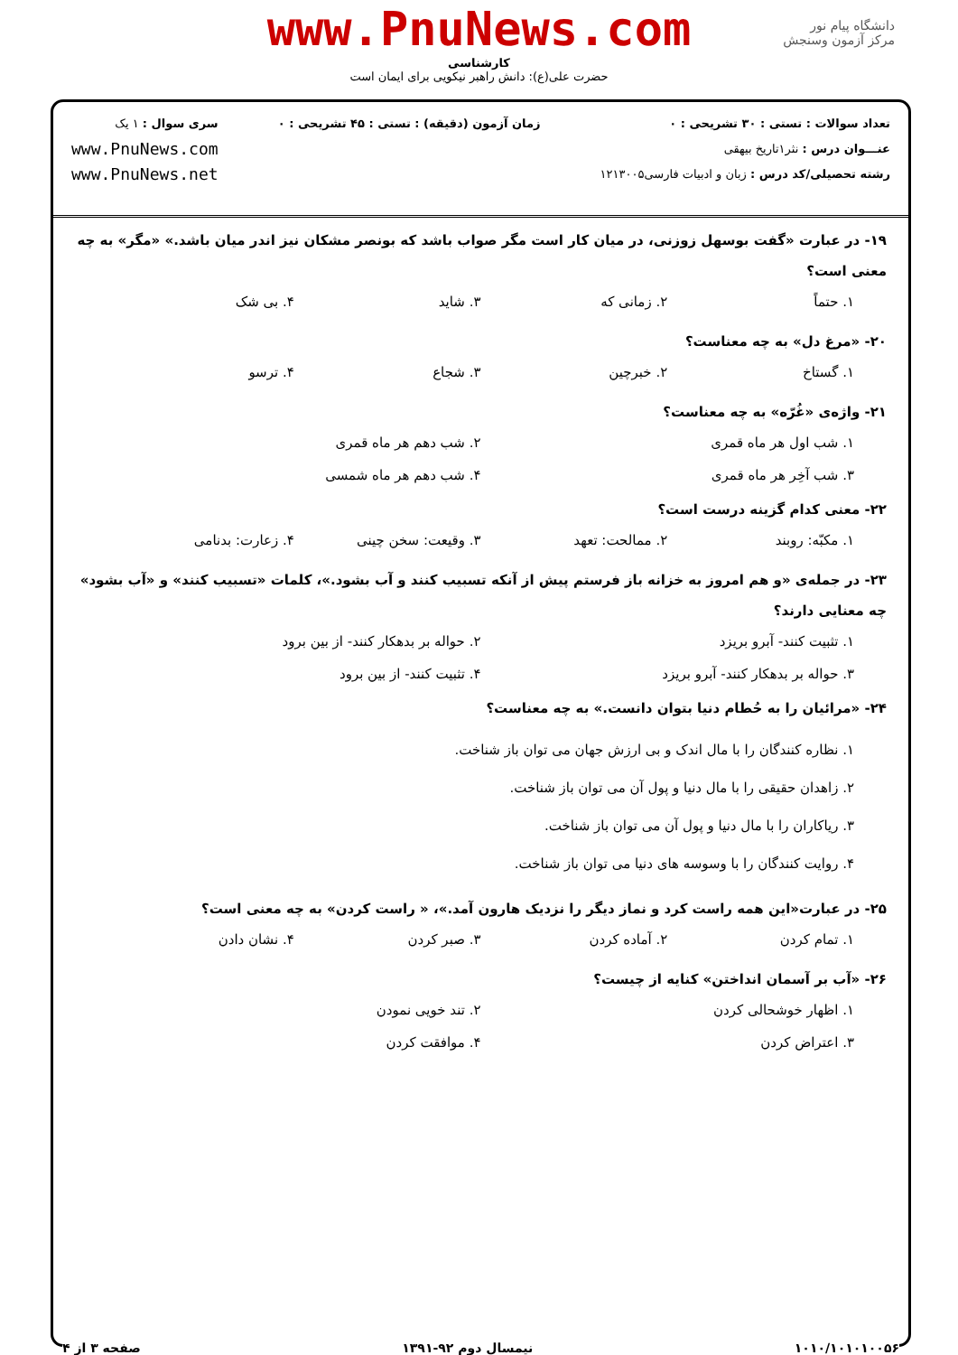www.PnuNews.com
کارشناسی
حضرت علی(ع): دانش راهبر نیکویی برای ایمان است
دانشگاه پیام نور
مرکز آزمون وسنجش
تعداد سوالات : تستی : ۳۰ تشریحی : ۰
عنـــوان درس : نثر۱تاریخ بیهقی
رشته تحصیلی/کد درس : زبان و ادبیات فارسی۱۲۱۳۰۰۵
زمان آزمون (دقیقه) : تستی : ۴۵ تشریحی : ۰
سری سوال : ۱ یک
www.PnuNews.com
www.PnuNews.net
۱۹- در عبارت «گفت بوسهل زوزنی، در میان کار است مگر صواب باشد که بونصر مشکان نیز اندر میان باشد.» «مگر» به چه معنی است؟
۱. حتماً ۲. زمانی که ۳. شاید ۴. بی شک
۲۰- «مرغ دل» به چه معناست؟
۱. گستاخ ۲. خبرچین ۳. شجاع ۴. ترسو
۲۱- واژه‌ی «غُرّه» به چه معناست؟
۱. شب اول هر ماه قمری ۲. شب دهم هر ماه قمری ۳. شب آخِر هر ماه قمری ۴. شب دهم هر ماه شمسی
۲۲- معنی کدام گزینه درست است؟
۱. مکبّه: روبند ۲. ممالحت: تعهد ۳. وقیعت: سخن چینی ۴. زعارت: بدنامی
۲۳- در جمله‌ی «و هم امروز به خزانه باز فرستم پیش از آنکه تسبیب کنند و آب بشود.»، کلمات «تسبیب کنند» و «آب بشود» چه معنایی دارند؟
۱. تثبیت کنند- آبرو بریزد ۲. حواله بر بدهکار کنند- از بین برود ۳. حواله بر بدهکار کنند- آبرو بریزد ۴. تثبیت کنند- از بین برود
۲۴- «مرائیان را به حُطام دنیا بتوان دانست.» به چه معناست؟
۱. نظاره کنندگان را با مال اندک و بی ارزش جهان می توان باز شناخت.
۲. زاهدان حقیقی را با مال دنیا و پول آن می توان باز شناخت.
۳. ریاکاران را با مال دنیا و پول آن می توان باز شناخت.
۴. روایت کنندگان را با وسوسه های دنیا می توان باز شناخت.
۲۵- در عبارت«این همه راست کرد و نماز دیگر را نزدیک هارون آمد.»، « راست کردن» به چه معنی است؟
۱. تمام کردن ۲. آماده کردن ۳. صبر کردن ۴. نشان دادن
۲۶- «آب بر آسمان انداختن» کنایه از چیست؟
۱. اظهار خوشحالی کردن ۲. تند خویی نمودن ۳. اعتراض کردن ۴. موافقت کردن
۱۰۱۰/۱۰۱۰۱۰۰۵۶ نیمسال دوم ۹۲-۱۳۹۱ صفحه ۳ از ۴